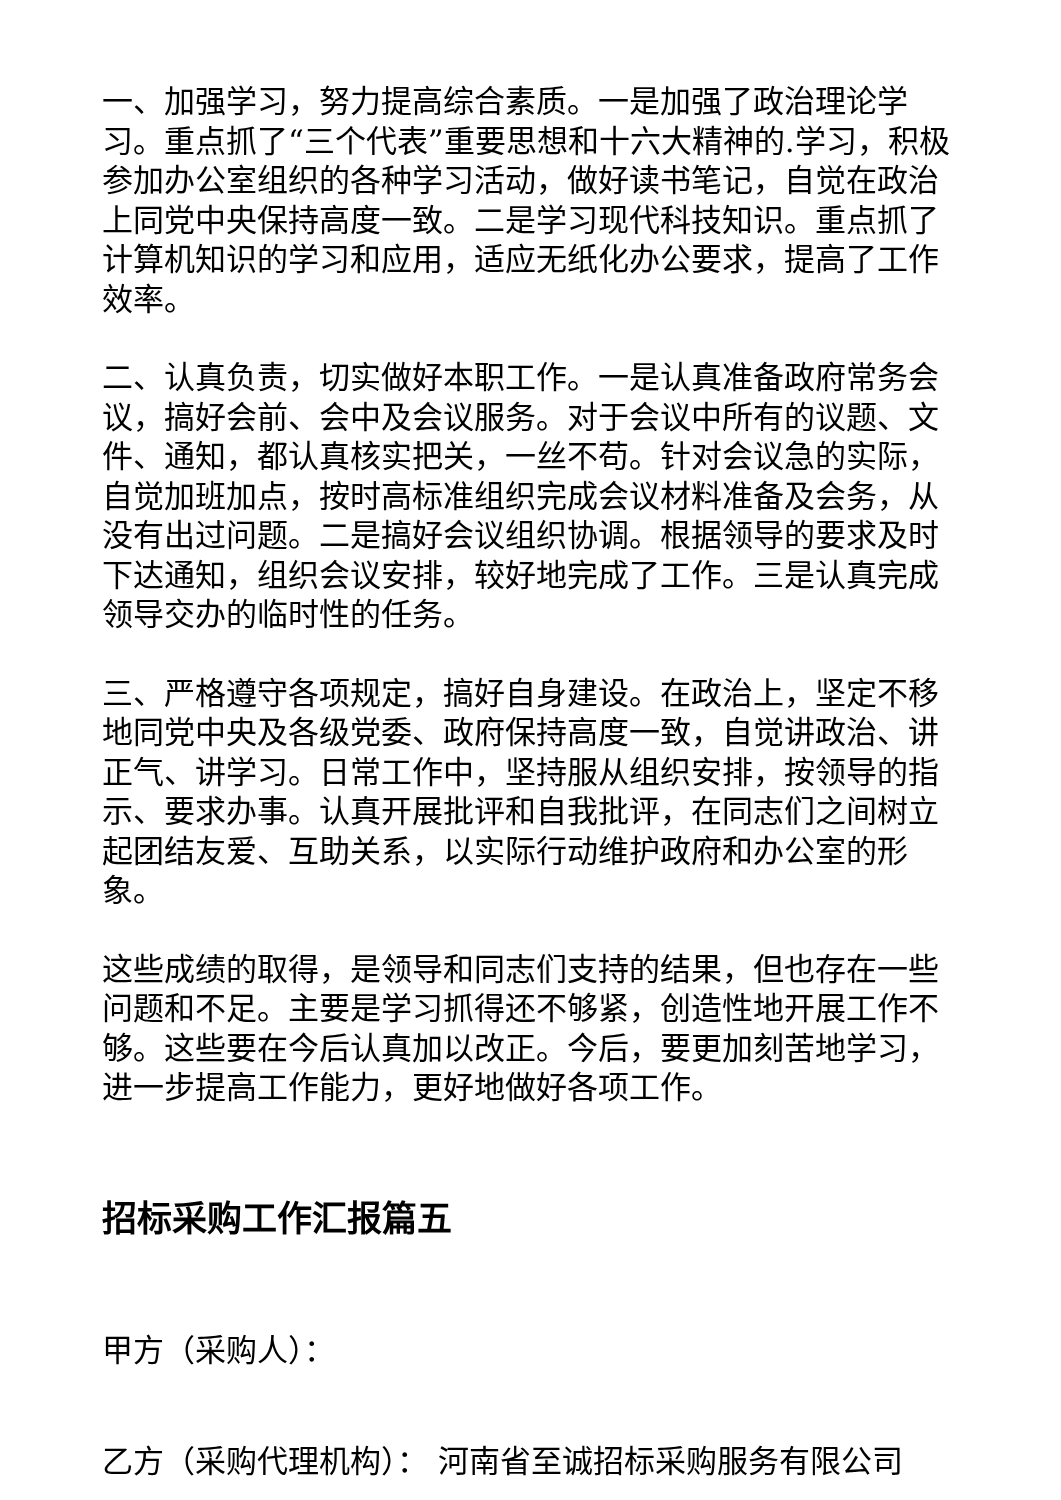一、加强学习，努力提高综合素质。一是加强了政治理论学习。重点抓了“三个代表”重要思想和十六大精神的.学习，积极参加办公室组织的各种学习活动，做好读书笔记，自觉在政治上同党中央保持高度一致。二是学习现代科技知识。重点抓了计算机知识的学习和应用，适应无纸化办公要求，提高了工作效率。
二、认真负责，切实做好本职工作。一是认真准备政府常务会议，搞好会前、会中及会议服务。对于会议中所有的议题、文件、通知，都认真核实把关，一丝不苟。针对会议急的实际，自觉加班加点，按时高标准组织完成会议材料准备及会务，从没有出过问题。二是搞好会议组织协调。根据领导的要求及时下达通知，组织会议安排，较好地完成了工作。三是认真完成领导交办的临时性的任务。
三、严格遵守各项规定，搞好自身建设。在政治上，坚定不移地同党中央及各级党委、政府保持高度一致，自觉讲政治、讲正气、讲学习。日常工作中，坚持服从组织安排，按领导的指示、要求办事。认真开展批评和自我批评，在同志们之间树立起团结友爱、互助关系，以实际行动维护政府和办公室的形象。
这些成绩的取得，是领导和同志们支持的结果，但也存在一些问题和不足。主要是学习抓得还不够紧，创造性地开展工作不够。这些要在今后认真加以改正。今后，要更加刻苦地学习，进一步提高工作能力，更好地做好各项工作。
招标采购工作汇报篇五
甲方（采购人）：
乙方（采购代理机构）： 河南省至诚招标采购服务有限公司